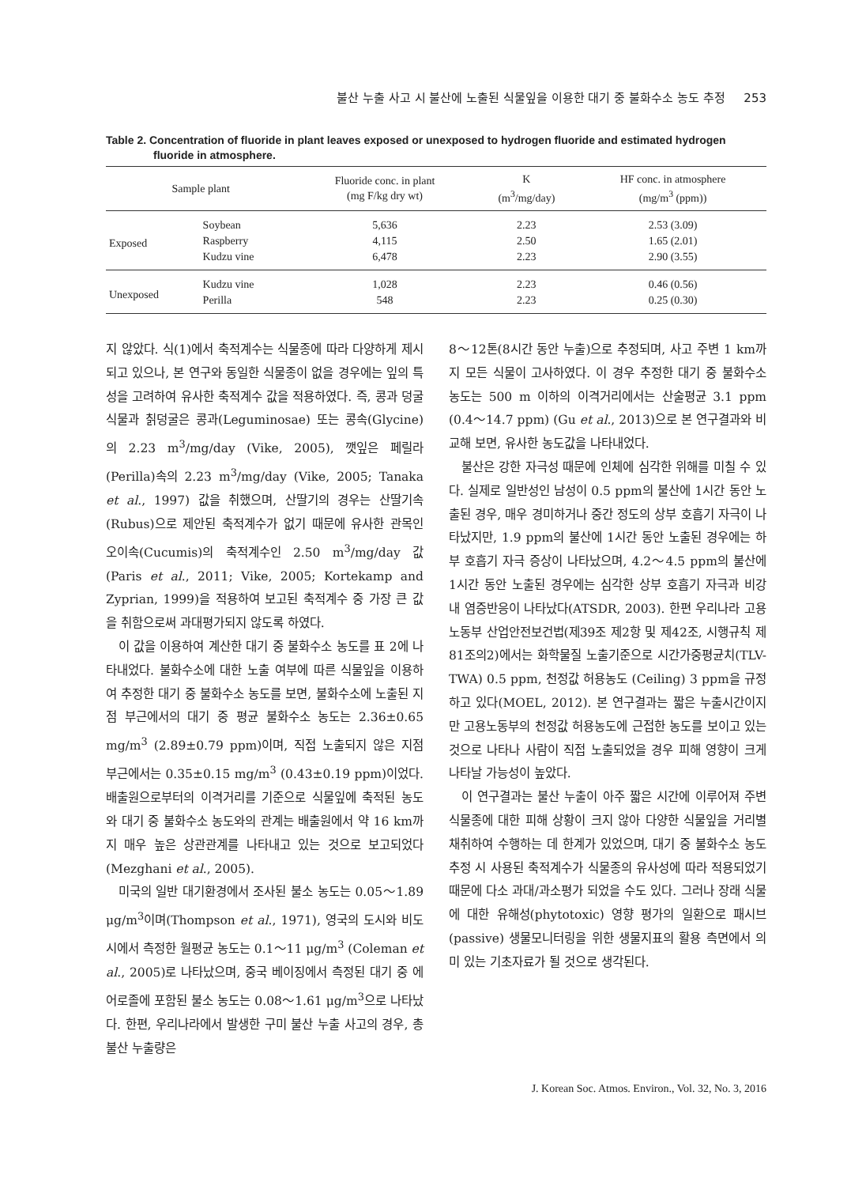불산 누출 사고 시 불산에 노출된 식물잎을 이용한 대기 중 불화수소 농도 추정 253
Table 2. Concentration of fluoride in plant leaves exposed or unexposed to hydrogen fluoride and estimated hydrogen fluoride in atmosphere.
| Sample plant | | Fluoride conc. in plant (mg F/kg dry wt) | K (m<sup>3</sup>/mg/day) | HF conc. in atmosphere (mg/m<sup>3</sup> (ppm)) |
| --- | --- | --- | --- | --- |
| Exposed | Soybean | 5,636 | 2.23 | 2.53 (3.09) |
| | Raspberry | 4,115 | 2.50 | 1.65 (2.01) |
| | Kudzu vine | 6,478 | 2.23 | 2.90 (3.55) |
| Unexposed | Kudzu vine | 1,028 | 2.23 | 0.46 (0.56) |
| | Perilla | 548 | 2.23 | 0.25 (0.30) |
지 않았다. 식(1)에서 축적계수는 식물종에 따라 다양하게 제시되고 있으나, 본 연구와 동일한 식물종이 없을 경우에는 잎의 특성을 고려하여 유사한 축적계수 값을 적용하였다. 즉, 콩과 덩굴식물과 칡덩굴은 콩과(Leguminosae) 또는 콩속(Glycine)의 2.23 m<sup>3</sup>/mg/day (Vike, 2005), 깻잎은 페릴라(Perilla)속의 2.23 m<sup>3</sup>/mg/day (Vike, 2005; Tanaka et al., 1997) 값을 취했으며, 산딸기의 경우는 산딸기속(Rubus)으로 제안된 축적계수가 없기 때문에 유사한 관목인 오이속(Cucumis)의 축적계수인 2.50 m<sup>3</sup>/mg/day 값(Paris et al., 2011; Vike, 2005; Kortekamp and Zyprian, 1999)을 적용하여 보고된 축적계수 중 가장 큰 값을 취함으로써 과대평가되지 않도록 하였다.
이 값을 이용하여 계산한 대기 중 불화수소 농도를 표 2에 나타내었다. 불화수소에 대한 노출 여부에 따른 식물잎을 이용하여 추정한 대기 중 불화수소 농도를 보면, 불화수소에 노출된 지점 부근에서의 대기 중 평균 불화수소 농도는 2.36±0.65 mg/m<sup>3</sup> (2.89±0.79 ppm)이며, 직접 노출되지 않은 지점 부근에서는 0.35±0.15 mg/m<sup>3</sup> (0.43±0.19 ppm)이었다. 배출원으로부터의 이격거리를 기준으로 식물잎에 축적된 농도와 대기 중 불화수소 농도와의 관계는 배출원에서 약 16 km까지 매우 높은 상관관계를 나타내고 있는 것으로 보고되었다 (Mezghani et al., 2005).
미국의 일반 대기환경에서 조사된 불소 농도는 0.05～1.89 μg/m<sup>3</sup>이며(Thompson et al., 1971), 영국의 도시와 비도시에서 측정한 월평균 농도는 0.1～11 μg/m<sup>3</sup> (Coleman et al., 2005)로 나타났으며, 중국 베이징에서 측정된 대기 중 에어로졸에 포함된 불소 농도는 0.08～1.61 μg/m<sup>3</sup>으로 나타났다. 한편, 우리나라에서 발생한 구미 불산 누출 사고의 경우, 총 불산 누출량은
8～12톤(8시간 동안 누출)으로 추정되며, 사고 주변 1 km까지 모든 식물이 고사하였다. 이 경우 추정한 대기 중 불화수소 농도는 500 m 이하의 이격거리에서는 산술평균 3.1 ppm (0.4～14.7 ppm) (Gu et al., 2013)으로 본 연구결과와 비교해 보면, 유사한 농도값을 나타내었다.
불산은 강한 자극성 때문에 인체에 심각한 위해를 미칠 수 있다. 실제로 일반성인 남성이 0.5 ppm의 불산에 1시간 동안 노출된 경우, 매우 경미하거나 중간 정도의 상부 호흡기 자극이 나타났지만, 1.9 ppm의 불산에 1시간 동안 노출된 경우에는 하부 호흡기 자극 증상이 나타났으며, 4.2～4.5 ppm의 불산에 1시간 동안 노출된 경우에는 심각한 상부 호흡기 자극과 비강 내 염증반응이 나타났다(ATSDR, 2003). 한편 우리나라 고용노동부 산업안전보건법(제39조 제2항 및 제42조, 시행규칙 제81조의2)에서는 화학물질 노출기준으로 시간가중평균치(TLV-TWA) 0.5 ppm, 천정값 허용농도 (Ceiling) 3 ppm을 규정하고 있다(MOEL, 2012). 본 연구결과는 짧은 누출시간이지만 고용노동부의 천정값 허용농도에 근접한 농도를 보이고 있는 것으로 나타나 사람이 직접 노출되었을 경우 피해 영향이 크게 나타날 가능성이 높았다.
이 연구결과는 불산 누출이 아주 짧은 시간에 이루어져 주변 식물종에 대한 피해 상황이 크지 않아 다양한 식물잎을 거리별 채취하여 수행하는 데 한계가 있었으며, 대기 중 불화수소 농도 추정 시 사용된 축적계수가 식물종의 유사성에 따라 적용되었기 때문에 다소 과대/과소평가 되었을 수도 있다. 그러나 장래 식물에 대한 유해성(phytotoxic) 영향 평가의 일환으로 패시브 (passive) 생물모니터링을 위한 생물지표의 활용 측면에서 의미 있는 기초자료가 될 것으로 생각된다.
J. Korean Soc. Atmos. Environ., Vol. 32, No. 3, 2016